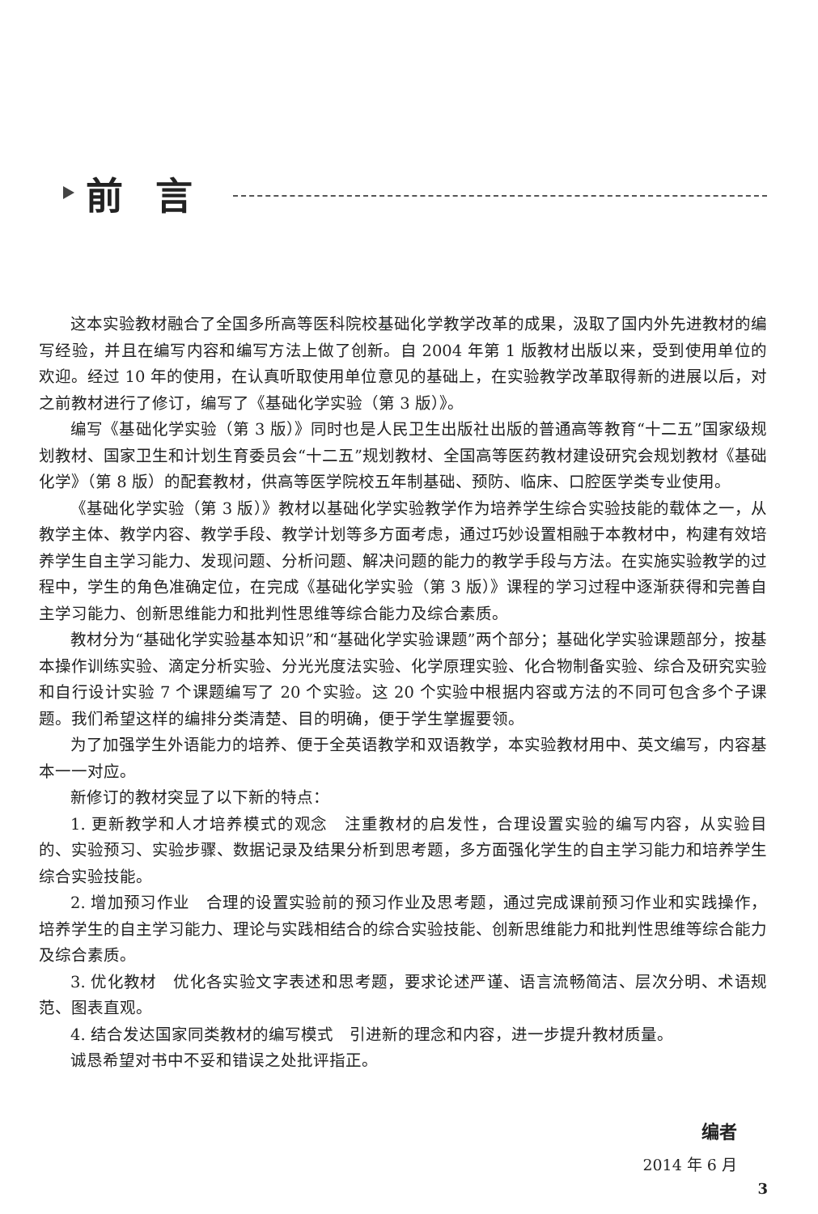前言
这本实验教材融合了全国多所高等医科院校基础化学教学改革的成果，汲取了国内外先进教材的编写经验，并且在编写内容和编写方法上做了创新。自 2004 年第 1 版教材出版以来，受到使用单位的欢迎。经过 10 年的使用，在认真听取使用单位意见的基础上，在实验教学改革取得新的进展以后，对之前教材进行了修订，编写了《基础化学实验（第 3 版）》。
编写《基础化学实验（第 3 版）》同时也是人民卫生出版社出版的普通高等教育“十二五”国家级规划教材、国家卫生和计划生育委员会“十二五”规划教材、全国高等医药教材建设研究会规划教材《基础化学》（第 8 版）的配套教材，供高等医学院校五年制基础、预防、临床、口腔医学类专业使用。
《基础化学实验（第 3 版）》教材以基础化学实验教学作为培养学生综合实验技能的载体之一，从教学主体、教学内容、教学手段、教学计划等多方面考虑，通过巧妙设置相融于本教材中，构建有效培养学生自主学习能力、发现问题、分析问题、解决问题的能力的教学手段与方法。在实施实验教学的过程中，学生的角色准确定位，在完成《基础化学实验（第 3 版）》课程的学习过程中逐渐获得和完善自主学习能力、创新思维能力和批判性思维等综合能力及综合素质。
教材分为“基础化学实验基本知识”和“基础化学实验课题”两个部分；基础化学实验课题部分，按基本操作训练实验、滴定分析实验、分光光度法实验、化学原理实验、化合物制备实验、综合及研究实验和自行设计实验 7 个课题编写了 20 个实验。这 20 个实验中根据内容或方法的不同可包含多个子课题。我们希望这样的编排分类清楚、目的明确，便于学生掌握要领。
为了加强学生外语能力的培养、便于全英语教学和双语教学，本实验教材用中、英文编写，内容基本一一对应。
新修订的教材突显了以下新的特点：
1. 更新教学和人才培养模式的观念　注重教材的启发性，合理设置实验的编写内容，从实验目的、实验预习、实验步骤、数据记录及结果分析到思考题，多方面强化学生的自主学习能力和培养学生综合实验技能。
2. 增加预习作业　合理的设置实验前的预习作业及思考题，通过完成课前预习作业和实践操作，培养学生的自主学习能力、理论与实践相结合的综合实验技能、创新思维能力和批判性思维等综合能力及综合素质。
3. 优化教材　优化各实验文字表述和思考题，要求论述严谨、语言流畅简洁、层次分明、术语规范、图表直观。
4. 结合发达国家同类教材的编写模式　引进新的理念和内容，进一步提升教材质量。
诚恳希望对书中不妥和错误之处批评指正。
编者
2014 年 6 月
3